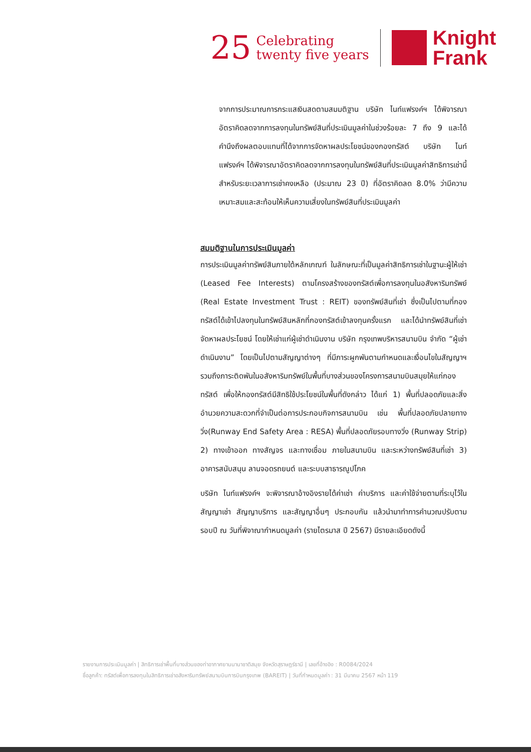25
Celebrating
twenty five years
Knight
Frank
จากการประมาณการกระแสเงินสดตามสมมติฐาน บริษัท ไนท์แฟรงค์ฯ ได้พิจารณาอัตราคิดลดจากการลงทุนในทรัพย์สินที่ประเมินมูลค่าในช่วงร้อยละ 7 ถึง 9 และได้คำนึงถึงผลตอบแทนที่ได้จากการจัดหาผลประโยชน์ของกองทรัสต์ บริษัท ไนท์แฟรงค์ฯ ได้พิจารณาอัตราคิดลดจากการลงทุนในทรัพย์สินที่ประเมินมูลค่าสิทธิการเช่านี้ สำหรับระยะเวลาการเช่าคงเหลือ (ประมาณ 23 ปี) ที่อัตราคิดลด 8.0% ว่ามีความเหมาะสมและสะท้อนให้เห็นความเสี่ยงในทรัพย์สินที่ประเมินมูลค่า
สมมติฐานในการประเมินมูลค่า
การประเมินมูลค่าทรัพย์สินภายใต้หลักเกณฑ์ ในลักษณะที่เป็นมูลค่าสิทธิการเช่าในฐานะผู้ให้เช่า (Leased Fee Interests) ตามโครงสร้างของทรัสต์เพื่อการลงทุนในอสังหาริมทรัพย์ (Real Estate Investment Trust : REIT) ของทรัพย์สินที่เช่า ซึ่งเป็นไปตามที่กองทรัสต์ได้เข้าไปลงทุนในทรัพย์สินหลักที่กองทรัสต์เข้าลงทุนครั้งแรก และได้นำทรัพย์สินที่เช่า จัดหาผลประโยชน์ โดยให้เช่าแก่ผู้เช่าดำเนินงาน บริษัท กรุงเทพบริหารสนามบิน จำกัด “ผู้เช่าดำเนินงาน” โดยเป็นไปตามสัญญาต่างๆ ที่มีภาระผูกพันตามกำหนดและเงื่อนไขในสัญญาฯ รวมถึงภาระติดพันในอสังหาริมทรัพย์ในพื้นที่บางส่วนของโครงการสนามบินสมุยให้แก่กองทรัสต์ เพื่อให้กองทรัสต์มีสิทธิใช้ประโยชน์ในพื้นที่ดังกล่าว ได้แก่ 1) พื้นที่ปลอดภัยและสิ่งอำนวยความสะดวกที่จำเป็นต่อการประกอบกิจการสนามบิน เช่น พื้นที่ปลอดภัยปลายทางวิ่ง(Runway End Safety Area : RESA) พื้นที่ปลอดภัยรอบทางวิ่ง (Runway Strip) 2) ทางเข้าออก ทางสัญจร และทางเชื่อม ภายในสนามบิน และระหว่างทรัพย์สินที่เช่า 3) อาคารสนับสนุน ลานจอดรถยนต์ และระบบสาธารณูปโภค
บริษัท ไนท์แฟรงค์ฯ จะพิจารณาอ้างอิงรายได้ค่าเช่า ค่าบริการ และค่าใช้จ่ายตามที่ระบุไว้ในสัญญาเช่า สัญญาบริการ และสัญญาอื่นๆ ประกอบกัน แล้วนำมาทำการคำนวณปรับตามรอบปี ณ วันที่พิจาณากำหนดมูลค่า (รายไตรมาส ปี 2567) มีรายละเอียดดังนี้
รายงานการประเมินมูลค่า | สิทธิการเช่าพื้นที่บางส่วนของท่าอากาศยานนานาชาติสมุย จังหวัดสุราษฎร์ธานี | เลขที่อ้างอิง : R0084/2024
ชื่อลูกค้า: ทรัสต์เพื่อการลงทุนในสิทธิการเช่าอสังหาริมทรัพย์สนามบินการบินกรุงเทพ (BAREIT) | วันที่กำหนดมูลค่า : 31 มีนาคม 2567 หน้า 119